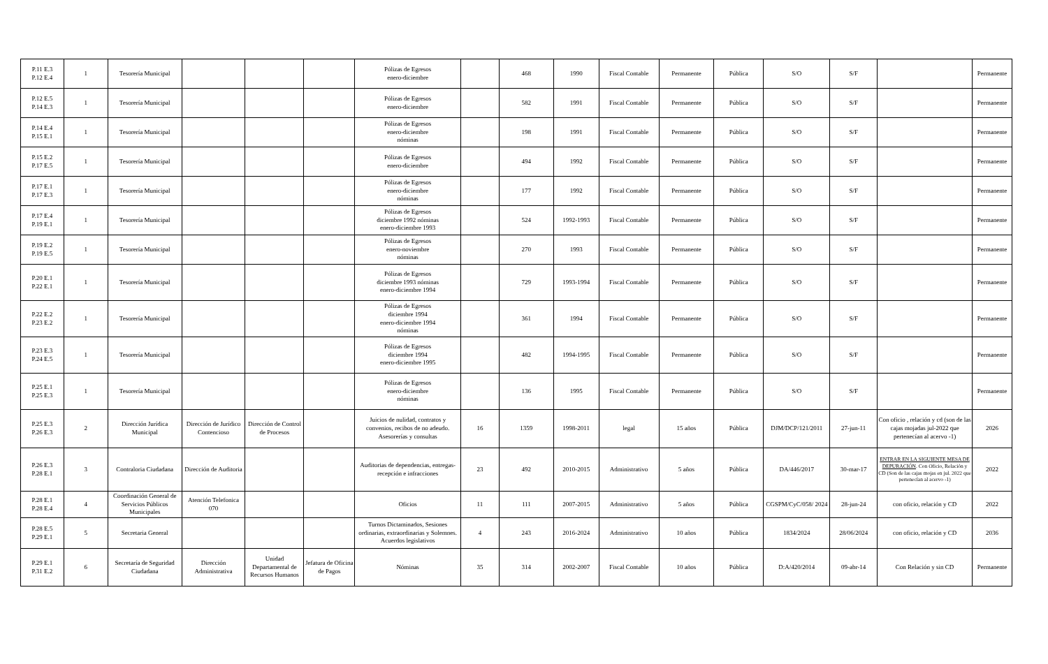| P.11 E.3 P.12 E.4 | 1 | Tesorería Municipal | | | | Pólizas de Egresos enero-diciembre | | 468 | 1990 | Fiscal Contable | Permanente | Pública | S/O | S/F | | Permanente |
| P.12 E.5 P.14 E.3 | 1 | Tesorería Municipal | | | | Pólizas de Egresos enero-diciembre | | 582 | 1991 | Fiscal Contable | Permanente | Pública | S/O | S/F | | Permanente |
| P.14 E.4 P.15 E.1 | 1 | Tesorería Municipal | | | | Pólizas de Egresos enero-diciembre nóminas | | 198 | 1991 | Fiscal Contable | Permanente | Pública | S/O | S/F | | Permanente |
| P.15 E.2 P.17 E.5 | 1 | Tesorería Municipal | | | | Pólizas de Egresos enero-diciembre | | 494 | 1992 | Fiscal Contable | Permanente | Pública | S/O | S/F | | Permanente |
| P.17 E.1 P.17 E.3 | 1 | Tesorería Municipal | | | | Pólizas de Egresos enero-diciembre nóminas | | 177 | 1992 | Fiscal Contable | Permanente | Pública | S/O | S/F | | Permanente |
| P.17 E.4 P.19 E.1 | 1 | Tesorería Municipal | | | | Pólizas de Egresos diciembre 1992 nóminas enero-diciembre 1993 | | 524 | 1992-1993 | Fiscal Contable | Permanente | Pública | S/O | S/F | | Permanente |
| P.19 E.2 P.19 E.5 | 1 | Tesorería Municipal | | | | Pólizas de Egresos enero-noviembre nóminas | | 270 | 1993 | Fiscal Contable | Permanente | Pública | S/O | S/F | | Permanente |
| P.20 E.1 P.22 E.1 | 1 | Tesorería Municipal | | | | Pólizas de Egresos diciembre 1993 nóminas enero-diciembre 1994 | | 729 | 1993-1994 | Fiscal Contable | Permanente | Pública | S/O | S/F | | Permanente |
| P.22 E.2 P.23 E.2 | 1 | Tesorería Municipal | | | | Pólizas de Egresos diciembre 1994 enero-diciembre 1994 nóminas | | 361 | 1994 | Fiscal Contable | Permanente | Pública | S/O | S/F | | Permanente |
| P.23 E.3 P.24 E.5 | 1 | Tesorería Municipal | | | | Pólizas de Egresos diciembre 1994 enero-diciembre 1995 | | 482 | 1994-1995 | Fiscal Contable | Permanente | Pública | S/O | S/F | | Permanente |
| P.25 E.1 P.25 E.3 | 1 | Tesorería Municipal | | | | Pólizas de Egresos enero-diciembre nóminas | | 136 | 1995 | Fiscal Contable | Permanente | Pública | S/O | S/F | | Permanente |
| P.25 E.3 P.26 E.3 | 2 | Dirección Jurídica Municipal | Dirección de Jurídico Contencioso | Dirección de Control de Procesos | | Juicios de nulidad, contratos y convenios, recibos de no adeudo. Asesorerías y consultas | 16 | 1359 | 1998-2011 | legal | 15 años | Pública | DJM/DCP/121/2011 | 27-jun-11 | Con oficio , relación y cd (son de las cajas mojadas jul-2022 que pertenecían al acervo -1) | 2026 |
| P.26 E.3 P.28 E.1 | 3 | Contraloria Ciudadana | Dirección de Auditoria | | | Auditorias de dependencias, entregas-recepción e infracciones | 23 | 492 | 2010-2015 | Administrativo | 5 años | Pública | DA/446/2017 | 30-mar-17 | ENTRAR EN LA SIGUIENTE MESA DE DEPURACIÓN . Con Oficio, Relación y CD (Son de las cajas mojas en jul. 2022 que pertenecían al acervo -1) | 2022 |
| P.28 E.1 P.28 E.4 | 4 | Coordinación General de Servicios Públicos Municipales | Atención Telefonica 070 | | | Oficios | 11 | 111 | 2007-2015 | Administrativo | 5 años | Pública | CGSPM/CyC/058/ 2024 | 28-jun-24 | con oficio, relación y CD | 2022 |
| P.28 E.5 P.29 E.1 | 5 | Secretaria General | | | | Turnos Dictaminados, Sesiones ordinarias, extraordinarias y Solemnes. Acuerdos legislativos | 4 | 243 | 2016-2024 | Administrativo | 10 años | Pública | 1834/2024 | 28/06/2024 | con oficio, relación y CD | 2036 |
| P.29 E.1 P.31 E.2 | 6 | Secretaría de Seguridad Ciudadana | Dirección Administrativa | Unidad Departamental de Recursos Humanos | Jefatura de Oficina de Pagos | Nóminas | 35 | 314 | 2002-2007 | Fiscal Contable | 10 años | Pública | D:A/420/2014 | 09-abr-14 | Con Relación y sin CD | Permanente |